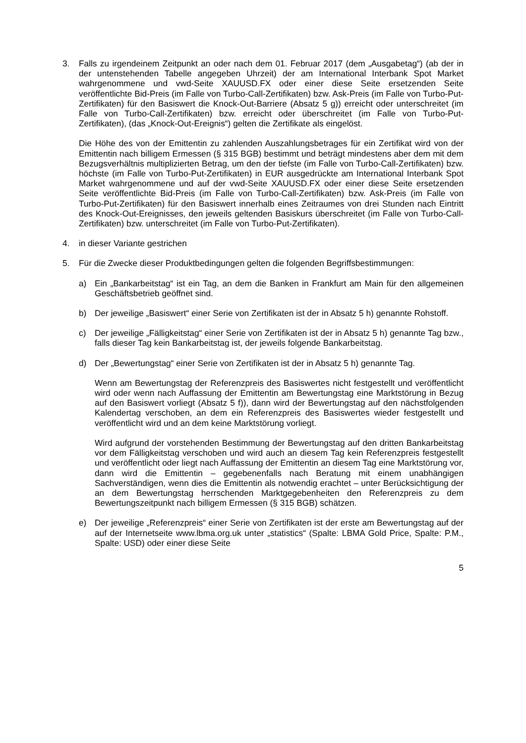3. Falls zu irgendeinem Zeitpunkt an oder nach dem 01. Februar 2017 (dem „Ausgabetag“) (ab der in der untenstehenden Tabelle angegeben Uhrzeit) der am International Interbank Spot Market wahrgenommene und vwd-Seite XAUUSD.FX oder einer diese Seite ersetzenden Seite veröffentlichte Bid-Preis (im Falle von Turbo-Call-Zertifikaten) bzw. Ask-Preis (im Falle von Turbo-Put-Zertifikaten) für den Basiswert die Knock-Out-Barriere (Absatz 5 g)) erreicht oder unterschreitet (im Falle von Turbo-Call-Zertifikaten) bzw. erreicht oder überschreitet (im Falle von Turbo-Put-Zertifikaten), (das „Knock-Out-Ereignis“) gelten die Zertifikate als eingelöst.
Die Höhe des von der Emittentin zu zahlenden Auszahlungsbetrages für ein Zertifikat wird von der Emittentin nach billigem Ermessen (§ 315 BGB) bestimmt und beträgt mindestens aber dem mit dem Bezugsverhältnis multiplizierten Betrag, um den der tiefste (im Falle von Turbo-Call-Zertifikaten) bzw. höchste (im Falle von Turbo-Put-Zertifikaten) in EUR ausgedrückte am International Interbank Spot Market wahrgenommene und auf der vwd-Seite XAUUSD.FX oder einer diese Seite ersetzenden Seite veröffentlichte Bid-Preis (im Falle von Turbo-Call-Zertifikaten) bzw. Ask-Preis (im Falle von Turbo-Put-Zertifikaten) für den Basiswert innerhalb eines Zeitraumes von drei Stunden nach Eintritt des Knock-Out-Ereignisses, den jeweils geltenden Basiskurs überschreitet (im Falle von Turbo-Call-Zertifikaten) bzw. unterschreitet (im Falle von Turbo-Put-Zertifikaten).
4. in dieser Variante gestrichen
5. Für die Zwecke dieser Produktbedingungen gelten die folgenden Begriffsbestimmungen:
a) Ein „Bankarbeitstag“ ist ein Tag, an dem die Banken in Frankfurt am Main für den allgemeinen Geschäftsbetrieb geöffnet sind.
b) Der jeweilige „Basiswert“ einer Serie von Zertifikaten ist der in Absatz 5 h) genannte Rohstoff.
c) Der jeweilige „Fälligkeitstag“ einer Serie von Zertifikaten ist der in Absatz 5 h) genannte Tag bzw., falls dieser Tag kein Bankarbeitstag ist, der jeweils folgende Bankarbeitstag.
d) Der „Bewertungstag“ einer Serie von Zertifikaten ist der in Absatz 5 h) genannte Tag.
Wenn am Bewertungstag der Referenzpreis des Basiswertes nicht festgestellt und veröffentlicht wird oder wenn nach Auffassung der Emittentin am Bewertungstag eine Marktstörung in Bezug auf den Basiswert vorliegt (Absatz 5 f)), dann wird der Bewertungstag auf den nächstfolgenden Kalendertag verschoben, an dem ein Referenzpreis des Basiswertes wieder festgestellt und veröffentlicht wird und an dem keine Marktstörung vorliegt.
Wird aufgrund der vorstehenden Bestimmung der Bewertungstag auf den dritten Bankarbeitstag vor dem Fälligkeitstag verschoben und wird auch an diesem Tag kein Referenzpreis festgestellt und veröffentlicht oder liegt nach Auffassung der Emittentin an diesem Tag eine Marktstörung vor, dann wird die Emittentin – gegebenenfalls nach Beratung mit einem unabhängigen Sachverständigen, wenn dies die Emittentin als notwendig erachtet – unter Berücksichtigung der an dem Bewertungstag herrschenden Marktgegebenheiten den Referenzpreis zu dem Bewertungszeitpunkt nach billigem Ermessen (§ 315 BGB) schätzen.
e) Der jeweilige „Referenzpreis“ einer Serie von Zertifikaten ist der erste am Bewertungstag auf der auf der Internetseite www.lbma.org.uk unter „statistics“ (Spalte: LBMA Gold Price, Spalte: P.M., Spalte: USD) oder einer diese Seite
5